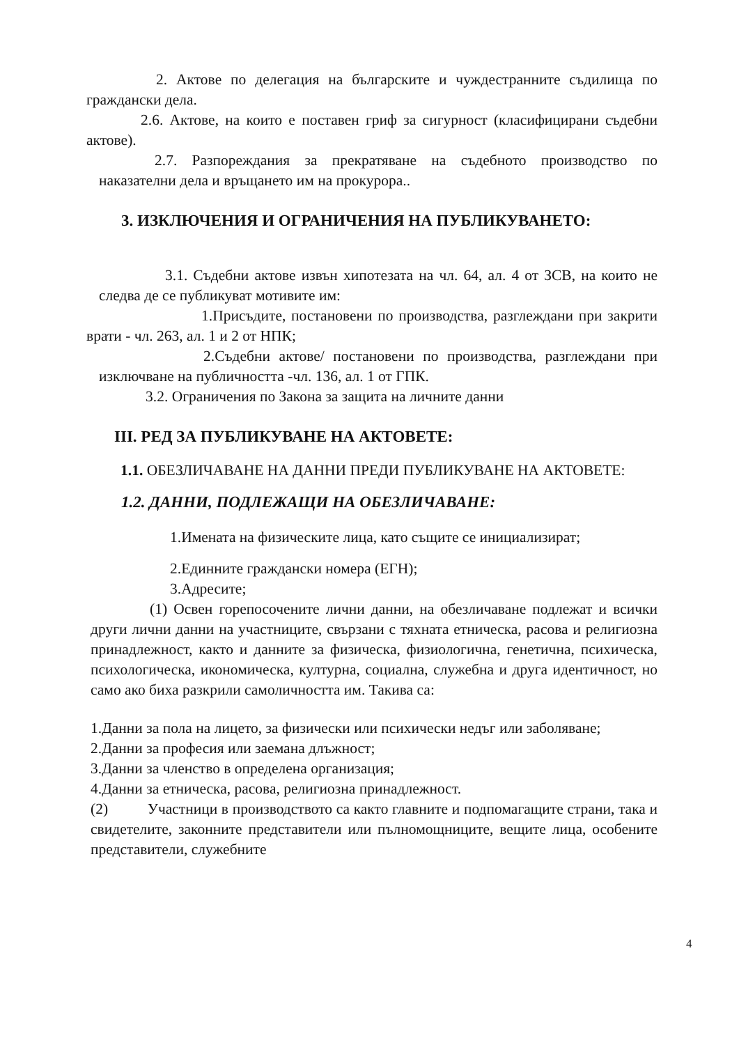2. Актове по делегация на българските и чуждестранните съдилища по граждански дела.
2.6. Актове, на които е поставен гриф за сигурност (класифицирани съдебни актове).
2.7. Разпореждания за прекратяване на съдебното производство по наказателни дела и връщането им на прокурора..
3. ИЗКЛЮЧЕНИЯ И ОГРАНИЧЕНИЯ НА ПУБЛИКУВАНЕТО:
3.1. Съдебни актове извън хипотезата на чл. 64, ал. 4 от ЗСВ, на които не следва де се публикуват мотивите им:
1.Присъдите, постановени по производства, разглеждани при закрити врати - чл. 263, ал. 1 и 2 от НПК;
2.Съдебни актове/ постановени по производства, разглеждани при изключване на публичността -чл. 136, ал. 1 от ГПК.
3.2. Ограничения по Закона за защита на личните данни
III. РЕД ЗА ПУБЛИКУВАНЕ НА АКТОВЕТЕ:
1.1. ОБЕЗЛИЧАВАНЕ НА ДАННИ ПРЕДИ ПУБЛИКУВАНЕ НА АКТОВЕТЕ:
1.2. ДАННИ, ПОДЛЕЖАЩИ НА ОБЕЗЛИЧАВАНЕ:
1.Имената на физическите лица, като същите се инициализират;
2.Единните граждански номера (ЕГН);
3.Адресите;
(1) Освен горепосочените лични данни, на обезличаване подлежат и всички други лични данни на участниците, свързани с тяхната етническа, расова и религиозна принадлежност, както и данните за физическа, физиологична, генетична, психическа, психологическа, икономическа, културна, социална, служебна и друга идентичност, но само ако биха разкрили самоличността им. Такива са:
1.Данни за пола на лицето, за физически или психически недъг или заболяване;
2.Данни за професия или заемана длъжност;
3.Данни за членство в определена организация;
4.Данни за етническа, расова, религиозна принадлежност.
(2) Участници в производството са както главните и подпомагащите страни, така и свидетелите, законните представители или пълномощниците, вещите лица, особените представители, служебните
4